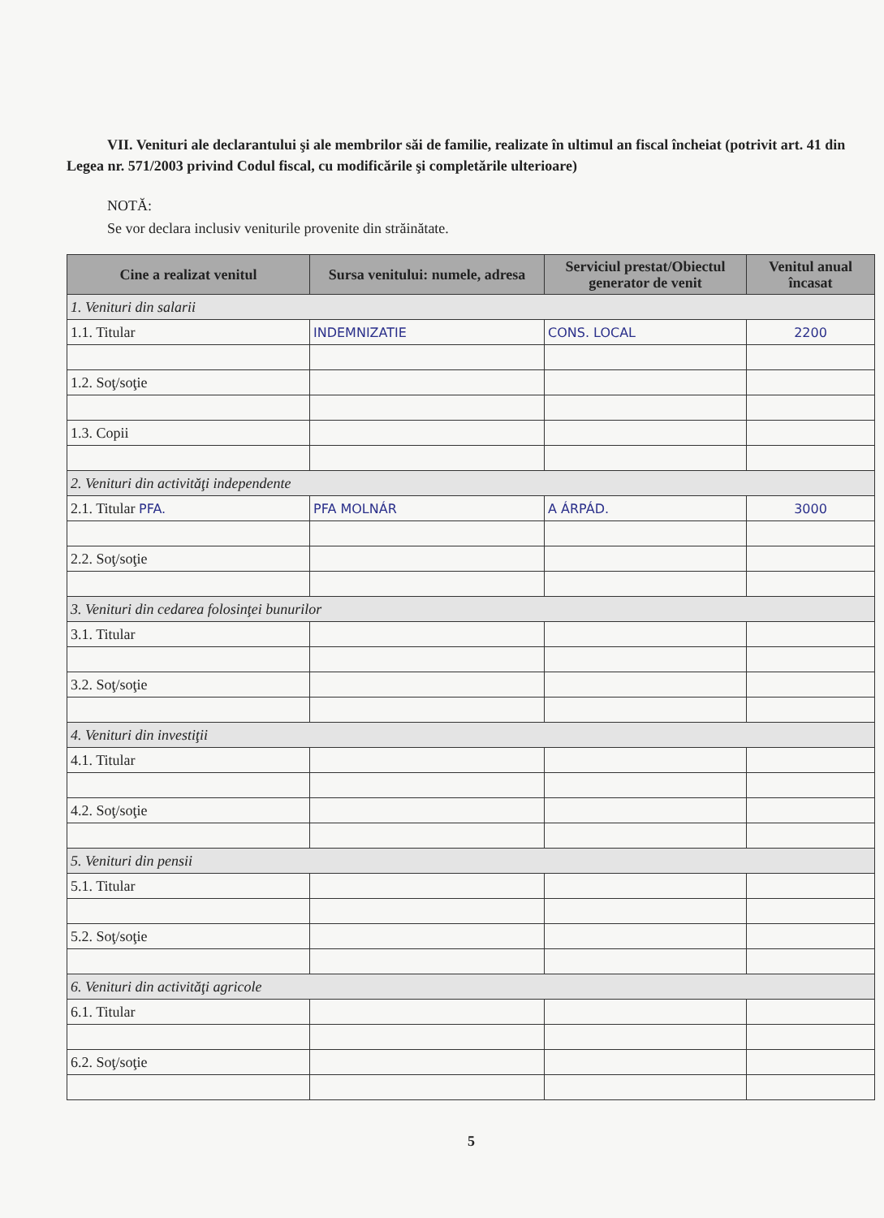VII. Venituri ale declarantului şi ale membrilor săi de familie, realizate în ultimul an fiscal încheiat (potrivit art. 41 din Legea nr. 571/2003 privind Codul fiscal, cu modificările şi completările ulterioare)
NOTĂ:
Se vor declara inclusiv veniturile provenite din străinătate.
| Cine a realizat venitul | Sursa venitului: numele, adresa | Serviciul prestat/Obiectul generator de venit | Venitul anual încasat |
| --- | --- | --- | --- |
| 1. Venituri din salarii | | | |
| 1.1. Titular | INDEMNIZATIE | CONS. LOCAL | 2200 |
| 1.2. Soţ/soţie | | | |
| 1.3. Copii | | | |
| 2. Venituri din activităţi independente | | | |
| 2.1. Titular PFA. | PFA MOLNÁR | A ÁRPÁD. | 3000 |
| 2.2. Soţ/soţie | | | |
| 3. Venituri din cedarea folosinţei bunurilor | | | |
| 3.1. Titular | | | |
| 3.2. Soţ/soţie | | | |
| 4. Venituri din investiţii | | | |
| 4.1. Titular | | | |
| 4.2. Soţ/soţie | | | |
| 5. Venituri din pensii | | | |
| 5.1. Titular | | | |
| 5.2. Soţ/soţie | | | |
| 6. Venituri din activităţi agricole | | | |
| 6.1. Titular | | | |
| 6.2. Soţ/soţie | | | |
5